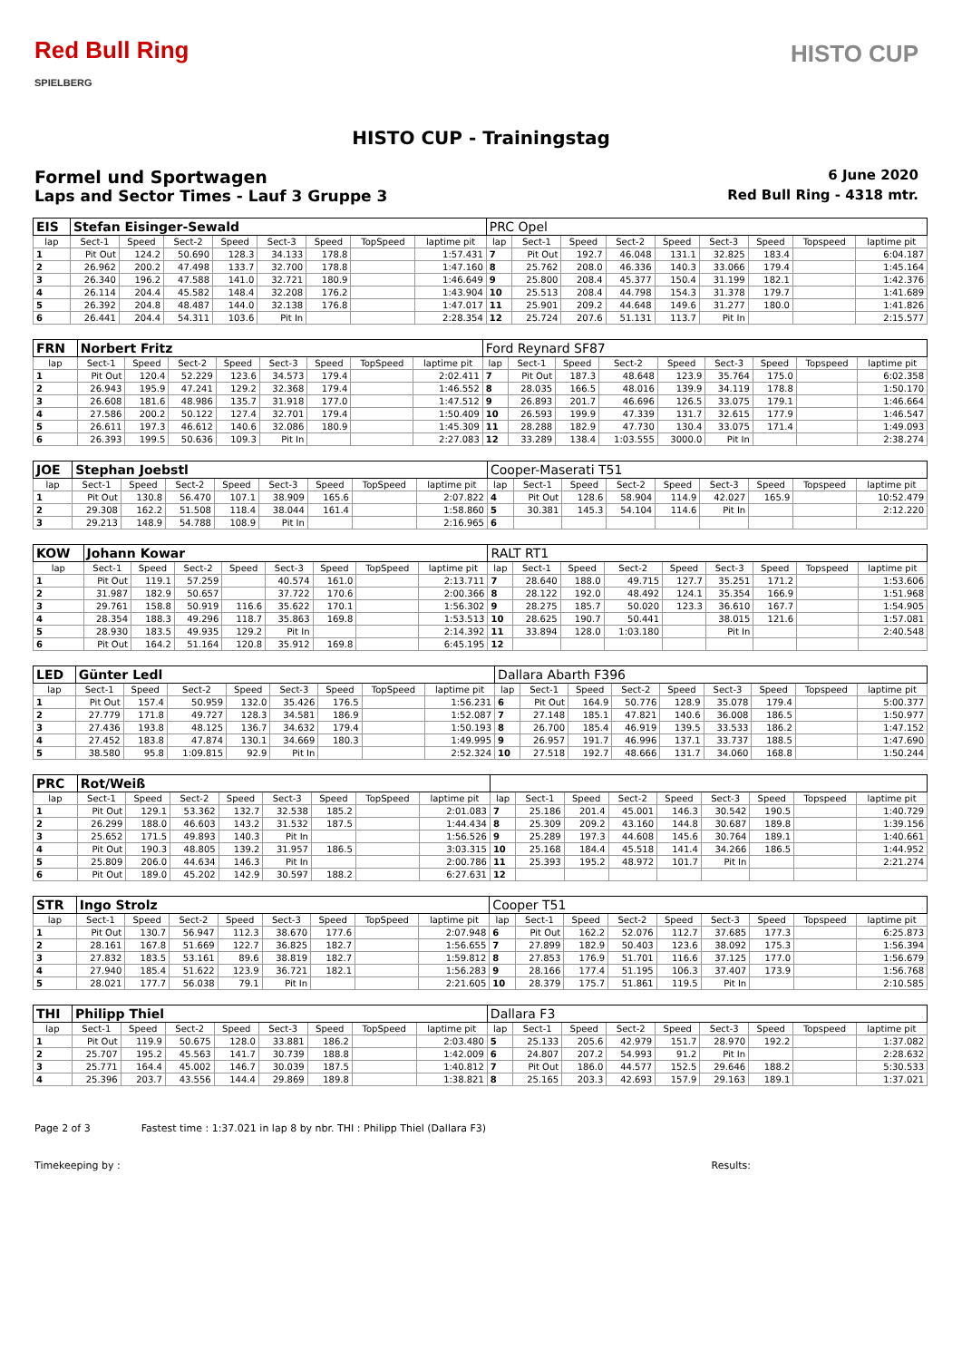Red Bull Ring
SPIELBERG
HISTO CUP
HISTO CUP - Trainingstag
Formel und Sportwagen 6 June 2020
Laps and Sector Times - Lauf 3 Gruppe 3 Red Bull Ring - 4318 mtr.
| EIS | Stefan Eisinger-Sewald | | | | | | | | PRC Opel | | | | | | | | |
| lap | Sect-1 | Speed | Sect-2 | Speed | Sect-3 | Speed | TopSpeed | laptime pit | lap | Sect-1 | Speed | Sect-2 | Speed | Sect-3 | Speed | Topspeed | laptime pit |
| 1 | Pit Out | 124.2 | 50.690 | 128.3 | 34.133 | 178.8 | | 1:57.431 | 7 | Pit Out | 192.7 | 46.048 | 131.1 | 32.825 | 183.4 | | 6:04.187 |
| 2 | 26.962 | 200.2 | 47.498 | 133.7 | 32.700 | 178.8 | | 1:47.160 | 8 | 25.762 | 208.0 | 46.336 | 140.3 | 33.066 | 179.4 | | 1:45.164 |
| 3 | 26.340 | 196.2 | 47.588 | 141.0 | 32.721 | 180.9 | | 1:46.649 | 9 | 25.800 | 208.4 | 45.377 | 150.4 | 31.199 | 182.1 | | 1:42.376 |
| 4 | 26.114 | 204.4 | 45.582 | 148.4 | 32.208 | 176.2 | | 1:43.904 | 10 | 25.513 | 208.4 | 44.798 | 154.3 | 31.378 | 179.7 | | 1:41.689 |
| 5 | 26.392 | 204.8 | 48.487 | 144.0 | 32.138 | 176.8 | | 1:47.017 | 11 | 25.901 | 209.2 | 44.648 | 149.6 | 31.277 | 180.0 | | 1:41.826 |
| 6 | 26.441 | 204.4 | 54.311 | 103.6 | Pit In | | | 2:28.354 | 12 | 25.724 | 207.6 | 51.131 | 113.7 | Pit In | | | 2:15.577 |
| FRN | Norbert Fritz | | | | | | | | Ford Reynard SF87 | | | | | | | | |
| lap | Sect-1 | Speed | Sect-2 | Speed | Sect-3 | Speed | TopSpeed | laptime pit | lap | Sect-1 | Speed | Sect-2 | Speed | Sect-3 | Speed | Topspeed | laptime pit |
| 1 | Pit Out | 120.4 | 52.229 | 123.6 | 34.573 | 179.4 | | 2:02.411 | 7 | Pit Out | 187.3 | 48.648 | 123.9 | 35.764 | 175.0 | | 6:02.358 |
| 2 | 26.943 | 195.9 | 47.241 | 129.2 | 32.368 | 179.4 | | 1:46.552 | 8 | 28.035 | 166.5 | 48.016 | 139.9 | 34.119 | 178.8 | | 1:50.170 |
| 3 | 26.608 | 181.6 | 48.986 | 135.7 | 31.918 | 177.0 | | 1:47.512 | 9 | 26.893 | 201.7 | 46.696 | 126.5 | 33.075 | 179.1 | | 1:46.664 |
| 4 | 27.586 | 200.2 | 50.122 | 127.4 | 32.701 | 179.4 | | 1:50.409 | 10 | 26.593 | 199.9 | 47.339 | 131.7 | 32.615 | 177.9 | | 1:46.547 |
| 5 | 26.611 | 197.3 | 46.612 | 140.6 | 32.086 | 180.9 | | 1:45.309 | 11 | 28.288 | 182.9 | 47.730 | 130.4 | 33.075 | 171.4 | | 1:49.093 |
| 6 | 26.393 | 199.5 | 50.636 | 109.3 | Pit In | | | 2:27.083 | 12 | 33.289 | 138.4 | 1:03.555 | 3000.0 | Pit In | | | 2:38.274 |
| JOE | Stephan Joebstl | | | | | | | | Cooper-Maserati T51 | | | | | | | | |
| lap | Sect-1 | Speed | Sect-2 | Speed | Sect-3 | Speed | TopSpeed | laptime pit | lap | Sect-1 | Speed | Sect-2 | Speed | Sect-3 | Speed | Topspeed | laptime pit |
| 1 | Pit Out | 130.8 | 56.470 | 107.1 | 38.909 | 165.6 | | 2:07.822 | 4 | Pit Out | 128.6 | 58.904 | 114.9 | 42.027 | 165.9 | | 10:52.479 |
| 2 | 29.308 | 162.2 | 51.508 | 118.4 | 38.044 | 161.4 | | 1:58.860 | 5 | 30.381 | 145.3 | 54.104 | 114.6 | Pit In | | | 2:12.220 |
| 3 | 29.213 | 148.9 | 54.788 | 108.9 | Pit In | | | 2:16.965 | 6 | | | | | | | | |
| KOW | Johann Kowar | | | | | | | | RALT RT1 | | | | | | | | |
| lap | Sect-1 | Speed | Sect-2 | Speed | Sect-3 | Speed | TopSpeed | laptime pit | lap | Sect-1 | Speed | Sect-2 | Speed | Sect-3 | Speed | Topspeed | laptime pit |
| 1 | Pit Out | 119.1 | 57.259 | | 40.574 | 161.0 | | 2:13.711 | 7 | 28.640 | 188.0 | 49.715 | 127.7 | 35.251 | 171.2 | | 1:53.606 |
| 2 | 31.987 | 182.9 | 50.657 | | 37.722 | 170.6 | | 2:00.366 | 8 | 28.122 | 192.0 | 48.492 | 124.1 | 35.354 | 166.9 | | 1:51.968 |
| 3 | 29.761 | 158.8 | 50.919 | 116.6 | 35.622 | 170.1 | | 1:56.302 | 9 | 28.275 | 185.7 | 50.020 | 123.3 | 36.610 | 167.7 | | 1:54.905 |
| 4 | 28.354 | 188.3 | 49.296 | 118.7 | 35.863 | 169.8 | | 1:53.513 | 10 | 28.625 | 190.7 | 50.441 | | 38.015 | 121.6 | | 1:57.081 |
| 5 | 28.930 | 183.5 | 49.935 | 129.2 | Pit In | | | 2:14.392 | 11 | 33.894 | 128.0 | 1:03.180 | | Pit In | | | 2:40.548 |
| 6 | Pit Out | 164.2 | 51.164 | 120.8 | 35.912 | 169.8 | | 6:45.195 | 12 | | | | | | | | |
| LED | Günter Ledl | | | | | | | | Dallara Abarth F396 | | | | | | | | |
| lap | Sect-1 | Speed | Sect-2 | Speed | Sect-3 | Speed | TopSpeed | laptime pit | lap | Sect-1 | Speed | Sect-2 | Speed | Sect-3 | Speed | Topspeed | laptime pit |
| 1 | Pit Out | 157.4 | 50.959 | 132.0 | 35.426 | 176.5 | | 1:56.231 | 6 | Pit Out | 164.9 | 50.776 | 128.9 | 35.078 | 179.4 | | 5:00.377 |
| 2 | 27.779 | 171.8 | 49.727 | 128.3 | 34.581 | 186.9 | | 1:52.087 | 7 | 27.148 | 185.1 | 47.821 | 140.6 | 36.008 | 186.5 | | 1:50.977 |
| 3 | 27.436 | 193.8 | 48.125 | 136.7 | 34.632 | 179.4 | | 1:50.193 | 8 | 26.700 | 185.4 | 46.919 | 139.5 | 33.533 | 186.2 | | 1:47.152 |
| 4 | 27.452 | 183.8 | 47.874 | 130.1 | 34.669 | 180.3 | | 1:49.995 | 9 | 26.957 | 191.7 | 46.996 | 137.1 | 33.737 | 188.5 | | 1:47.690 |
| 5 | 38.580 | 95.8 | 1:09.815 | 92.9 | Pit In | | | 2:52.324 | 10 | 27.518 | 192.7 | 48.666 | 131.7 | 34.060 | 168.8 | | 1:50.244 |
| PRC | Rot/Weiß | | | | | | | | | | | | | | | | |
| lap | Sect-1 | Speed | Sect-2 | Speed | Sect-3 | Speed | TopSpeed | laptime pit | lap | Sect-1 | Speed | Sect-2 | Speed | Sect-3 | Speed | Topspeed | laptime pit |
| 1 | Pit Out | 129.1 | 53.362 | 132.7 | 32.538 | 185.2 | | 2:01.083 | 7 | 25.186 | 201.4 | 45.001 | 146.3 | 30.542 | 190.5 | | 1:40.729 |
| 2 | 26.299 | 188.0 | 46.603 | 143.2 | 31.532 | 187.5 | | 1:44.434 | 8 | 25.309 | 209.2 | 43.160 | 144.8 | 30.687 | 189.8 | | 1:39.156 |
| 3 | 25.652 | 171.5 | 49.893 | 140.3 | Pit In | | | 1:56.526 | 9 | 25.289 | 197.3 | 44.608 | 145.6 | 30.764 | 189.1 | | 1:40.661 |
| 4 | Pit Out | 190.3 | 48.805 | 139.2 | 31.957 | 186.5 | | 3:03.315 | 10 | 25.168 | 184.4 | 45.518 | 141.4 | 34.266 | 186.5 | | 1:44.952 |
| 5 | 25.809 | 206.0 | 44.634 | 146.3 | Pit In | | | 2:00.786 | 11 | 25.393 | 195.2 | 48.972 | 101.7 | Pit In | | | 2:21.274 |
| 6 | Pit Out | 189.0 | 45.202 | 142.9 | 30.597 | 188.2 | | 6:27.631 | 12 | | | | | | | | |
| STR | Ingo Strolz | | | | | | | | Cooper T51 | | | | | | | | |
| lap | Sect-1 | Speed | Sect-2 | Speed | Sect-3 | Speed | TopSpeed | laptime pit | lap | Sect-1 | Speed | Sect-2 | Speed | Sect-3 | Speed | Topspeed | laptime pit |
| 1 | Pit Out | 130.7 | 56.947 | 112.3 | 38.670 | 177.6 | | 2:07.948 | 6 | Pit Out | 162.2 | 52.076 | 112.7 | 37.685 | 177.3 | | 6:25.873 |
| 2 | 28.161 | 167.8 | 51.669 | 122.7 | 36.825 | 182.7 | | 1:56.655 | 7 | 27.899 | 182.9 | 50.403 | 123.6 | 38.092 | 175.3 | | 1:56.394 |
| 3 | 27.832 | 183.5 | 53.161 | 89.6 | 38.819 | 182.7 | | 1:59.812 | 8 | 27.853 | 176.9 | 51.701 | 116.6 | 37.125 | 177.0 | | 1:56.679 |
| 4 | 27.940 | 185.4 | 51.622 | 123.9 | 36.721 | 182.1 | | 1:56.283 | 9 | 28.166 | 177.4 | 51.195 | 106.3 | 37.407 | 173.9 | | 1:56.768 |
| 5 | 28.021 | 177.7 | 56.038 | 79.1 | Pit In | | | 2:21.605 | 10 | 28.379 | 175.7 | 51.861 | 119.5 | Pit In | | | 2:10.585 |
| THI | Philipp Thiel | | | | | | | | Dallara F3 | | | | | | | | |
| lap | Sect-1 | Speed | Sect-2 | Speed | Sect-3 | Speed | TopSpeed | laptime pit | lap | Sect-1 | Speed | Sect-2 | Speed | Sect-3 | Speed | Topspeed | laptime pit |
| 1 | Pit Out | 119.9 | 50.675 | 128.0 | 33.881 | 186.2 | | 2:03.480 | 5 | 25.133 | 205.6 | 42.979 | 151.7 | 28.970 | 192.2 | | 1:37.082 |
| 2 | 25.707 | 195.2 | 45.563 | 141.7 | 30.739 | 188.8 | | 1:42.009 | 6 | 24.807 | 207.2 | 54.993 | 91.2 | Pit In | | | 2:28.632 |
| 3 | 25.771 | 164.4 | 45.002 | 146.7 | 30.039 | 187.5 | | 1:40.812 | 7 | Pit Out | 186.0 | 44.577 | 152.5 | 29.646 | 188.2 | | 5:30.533 |
| 4 | 25.396 | 203.7 | 43.556 | 144.4 | 29.869 | 189.8 | | 1:38.821 | 8 | 25.165 | 203.3 | 42.693 | 157.9 | 29.163 | 189.1 | | 1:37.021 |
Page 2 of 3 Fastest time : 1:37.021 in lap 8 by nbr. THI : Philipp Thiel (Dallara F3)
Timekeeping by : Results: